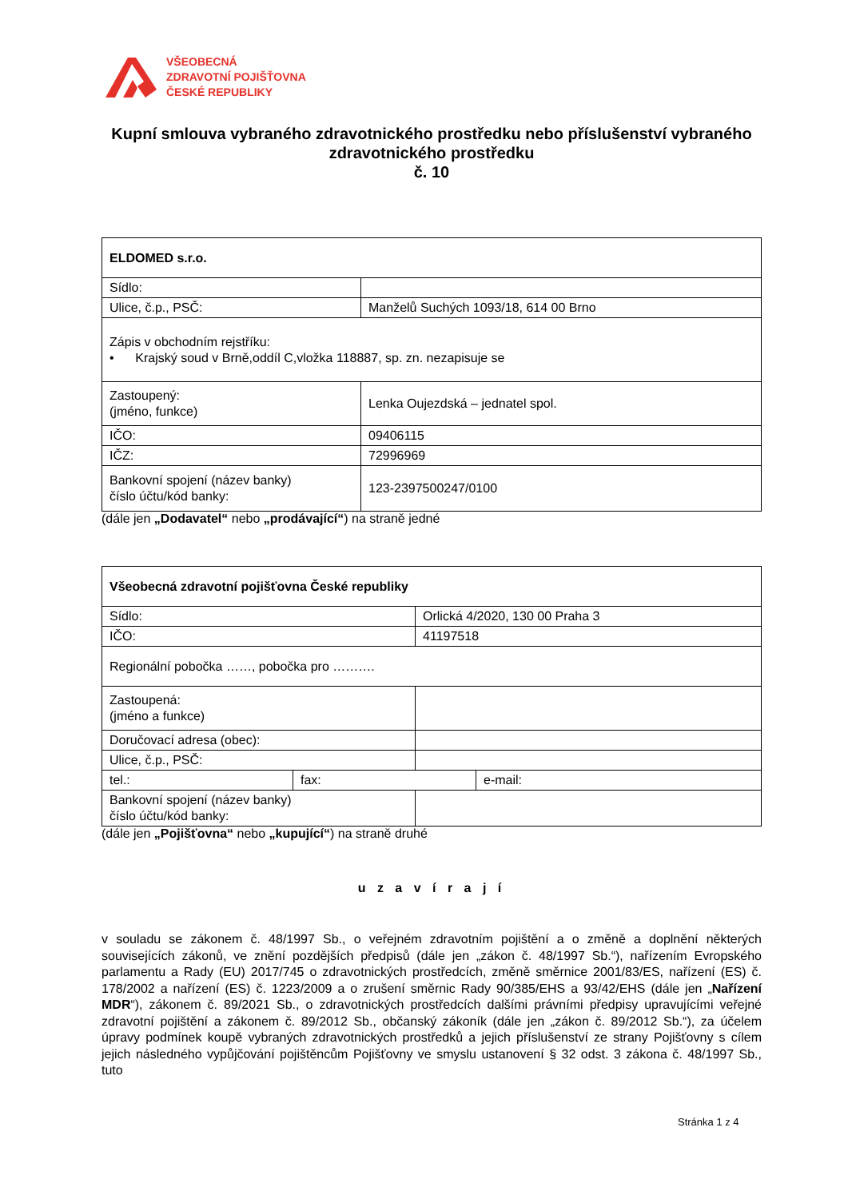VŠEOBECNÁ
ZDRAVOTNÍ POJIŠŤOVNA
ČESKÉ REPUBLIKY
Kupní smlouva vybraného zdravotnického prostředku nebo příslušenství vybraného zdravotnického prostředku
č. 10
| ELDOMED s.r.o. | |
| Sídlo: | |
| Ulice, č.p., PSČ: | Manželů Suchých 1093/18, 614 00 Brno |
| Zápis v obchodním rejstříku: • Krajský soud v Brně,oddíl C,vložka 118887, sp. zn. nezapisuje se | |
| Zastoupený: (jméno, funkce) | Lenka Oujezdská – jednatel spol. |
| IČO: | 09406115 |
| IČZ: | 72996969 |
| Bankovní spojení (název banky) číslo účtu/kód banky: | 123-2397500247/0100 |
(dále jen „Dodavatel“ nebo „prodávající“) na straně jedné
| Všeobecná zdravotní pojišťovna České republiky | | |
| Sídlo: | | Orlická 4/2020, 130 00 Praha 3 |
| IČO: | | 41197518 |
| Regionální pobočka ……, pobočka pro ………. | | |
| Zastoupená: (jméno a funkce) | | |
| Doručovací adresa (obec): | | |
| Ulice, č.p., PSČ: | | |
| tel.: | / fax: / e-mail: / | |
| Bankovní spojení (název banky) číslo účtu/kód banky: | | |
(dále jen „Pojišťovna“ nebo „kupující“) na straně druhé
u z a v í r a j í
v souladu se zákonem č. 48/1997 Sb., o veřejném zdravotním pojištění a o změně a doplnění některých souvisejících zákonů, ve znění pozdějších předpisů (dále jen „zákon č. 48/1997 Sb.“), nařízením Evropského parlamentu a Rady (EU) 2017/745 o zdravotnických prostředcích, změně směrnice 2001/83/ES, nařízení (ES) č. 178/2002 a nařízení (ES) č. 1223/2009 a o zrušení směrnic Rady 90/385/EHS a 93/42/EHS (dále jen „Nařízení MDR“), zákonem č. 89/2021 Sb., o zdravotnických prostředcích dalšími právními předpisy upravujícími veřejné zdravotní pojištění a zákonem č. 89/2012 Sb., občanský zákoník (dále jen „zákon č. 89/2012 Sb.“), za účelem úpravy podmínek koupě vybraných zdravotnických prostředků a jejich příslušenství ze strany Pojišťovny s cílem jejich následného vypůjčování pojištěncům Pojišťovny ve smyslu ustanovení § 32 odst. 3 zákona č. 48/1997 Sb., tuto
Stránka 1 z 4